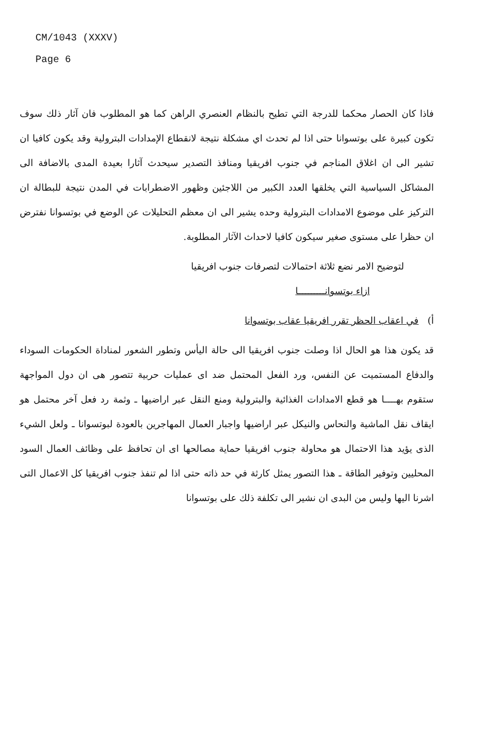CM/1043 (XXXV)
Page 6
فاذا كان الحصار محكما للدرجة التي تطيح بالنظام العنصري الراهن كما هو المطلوب فان آثار ذلك سوف تكون كبيرة على بوتسوانا حتى اذا لم تحدث اي مشكلة نتيجة لانقطاع الإمدادات البترولية وقد يكون كافيا ان تشير الى ان اغلاق المناجم في جنوب افريقيا ومنافذ التصدير سيحدث آثارا بعيدة المدى بالاضافة الى المشاكل السياسية التي يخلقها العدد الكبير من اللاجئين وظهور الاضطرابات في المدن نتيجة للبطالة ان التركيز على موضوع الامدادات البترولية وحده يشير الى ان معظم التحليلات عن الوضع في بوتسوانا نفترض ان حظرا على مستوى صغير سيكون كافيا لاحداث الآثار المطلوبة.
لتوضيح الامر نضع ثلاثة احتمالات لتصرفات جنوب افريقيا
ازاء بوتسوانـــــــــا
أ) في اعقاب الحظر تقرر افريقيا عقاب بوتسوانا
قد يكون هذا هو الحال اذا وصلت جنوب افريقيا الى حالة اليأس وتطور الشعور لمناداة الحكومات السوداء والدفاع المستميت عن النفس، ورد الفعل المحتمل ضد اى عمليات حربية تتصور هى ان دول المواجهة ستقوم بهــــا هو قطع الامدادات الغذائية والبترولية ومنع النقل عبر اراضيها ـ وثمة رد فعل آخر محتمل هو ايقاف نقل الماشية والنحاس والنيكل عبر اراضيها واجبار العمال المهاجرين بالعودة لبوتسوانا ـ ولعل الشيء الذى يؤيد هذا الاحتمال هو محاولة جنوب افريقيا حماية مصالحها اى ان تحافظ على وظائف العمال السود المحليين وتوفير الطاقة ـ هذا التصور يمثل كارثة في حد ذاته حتى اذا لم تنفذ جنوب افريقيا كل الاعمال التى اشرنا اليها وليس من البدى ان نشير الى تكلفة ذلك على بوتسوانا